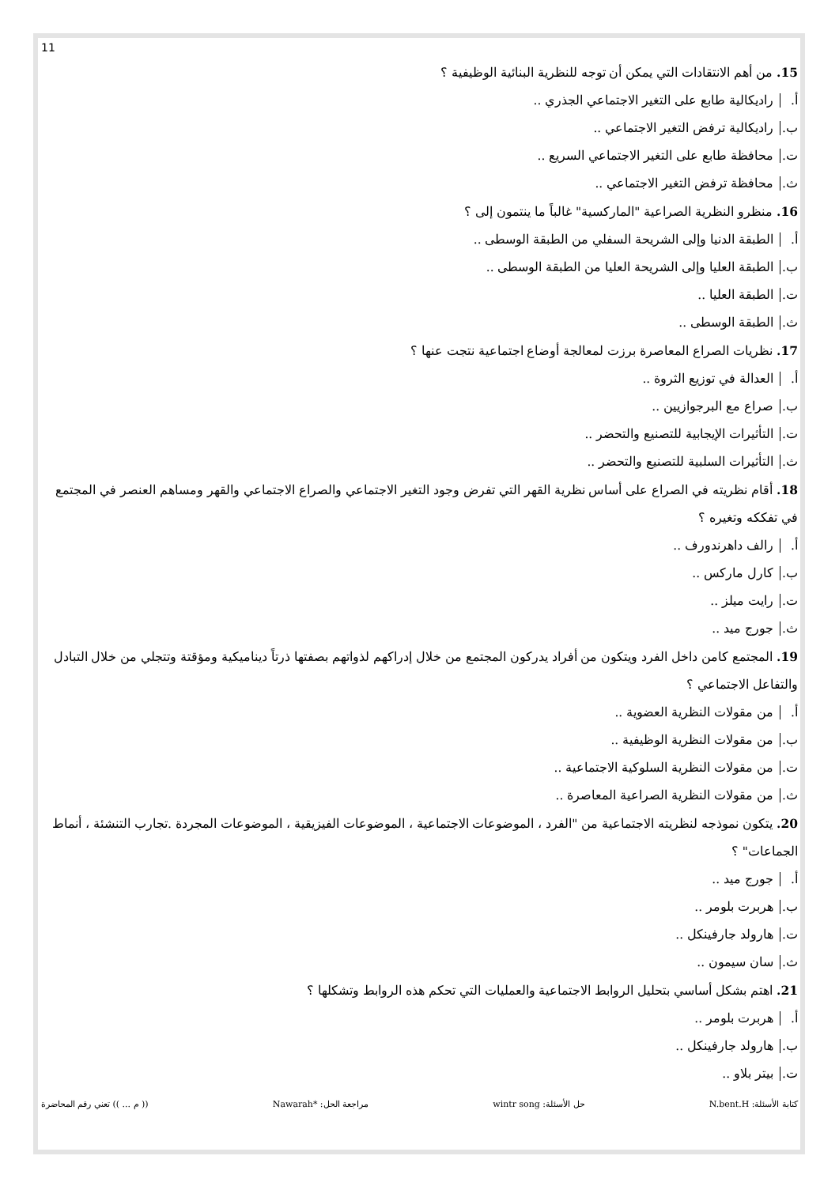11
15. من أهم الانتقادات التي يمكن أن توجه للنظرية البنائية الوظيفية ؟
أ. راديكالية طابع على التغير الاجتماعي الجذري ..
ب. راديكالية ترفض التغير الاجتماعي ..
ت. محافظة طابع على التغير الاجتماعي السريع ..
ث. محافظة ترفض التغير الاجتماعي ..
16. منظرو النظرية الصراعية "الماركسية" غالباً ما ينتمون إلى ؟
أ. الطبقة الدنيا وإلى الشريحة السفلي من الطبقة الوسطى ..
ب. الطبقة العليا وإلى الشريحة العليا من الطبقة الوسطى ..
ت. الطبقة العليا ..
ث. الطبقة الوسطى ..
17. نظريات الصراع المعاصرة برزت لمعالجة أوضاع اجتماعية نتجت عنها ؟
أ. العدالة في توزيع الثروة ..
ب. صراع مع البرجوازيين ..
ت. التأثيرات الإيجابية للتصنيع والتحضر ..
ث. التأثيرات السلبية للتصنيع والتحضر ..
18. أقام نظريته في الصراع على أساس نظرية القهر التي تفرض وجود التغير الاجتماعي والصراع الاجتماعي والقهر ومساهم العنصر في المجتمع في تفككه وتغيره ؟
أ. رالف داهرندورف ..
ب. كارل ماركس ..
ت. رايت ميلز ..
ث. جورج ميد ..
19. المجتمع كامن داخل الفرد ويتكون من أفراد يدركون المجتمع من خلال إدراكهم لذواتهم بصفتها ذرتاً ديناميكية ومؤقتة وتتجلي من خلال التبادل والتفاعل الاجتماعي ؟
أ. من مقولات النظرية العضوية ..
ب. من مقولات النظرية الوظيفية ..
ت. من مقولات النظرية السلوكية الاجتماعية ..
ث. من مقولات النظرية الصراعية المعاصرة ..
20. يتكون نموذجه لنظريته الاجتماعية من "الفرد ، الموضوعات الاجتماعية ، الموضوعات الفيزيقية ، الموضوعات المجردة .تجارب التنشئة ، أنماط الجماعات" ؟
أ. جورج ميد ..
ب. هربرت بلومر ..
ت. هارولد جارفينكل ..
ث. سان سيمون ..
21. اهتم بشكل أساسي بتحليل الروابط الاجتماعية والعمليات التي تحكم هذه الروابط وتشكلها ؟
أ. هربرت بلومر ..
ب. هارولد جارفينكل ..
ت. بيتر بلاو ..
كتابة الأسئلة: N.bent.H حل الأسئلة: wintr song مراجعة الحل: *Nawarah (( م ... )) تعني رقم المحاضرة